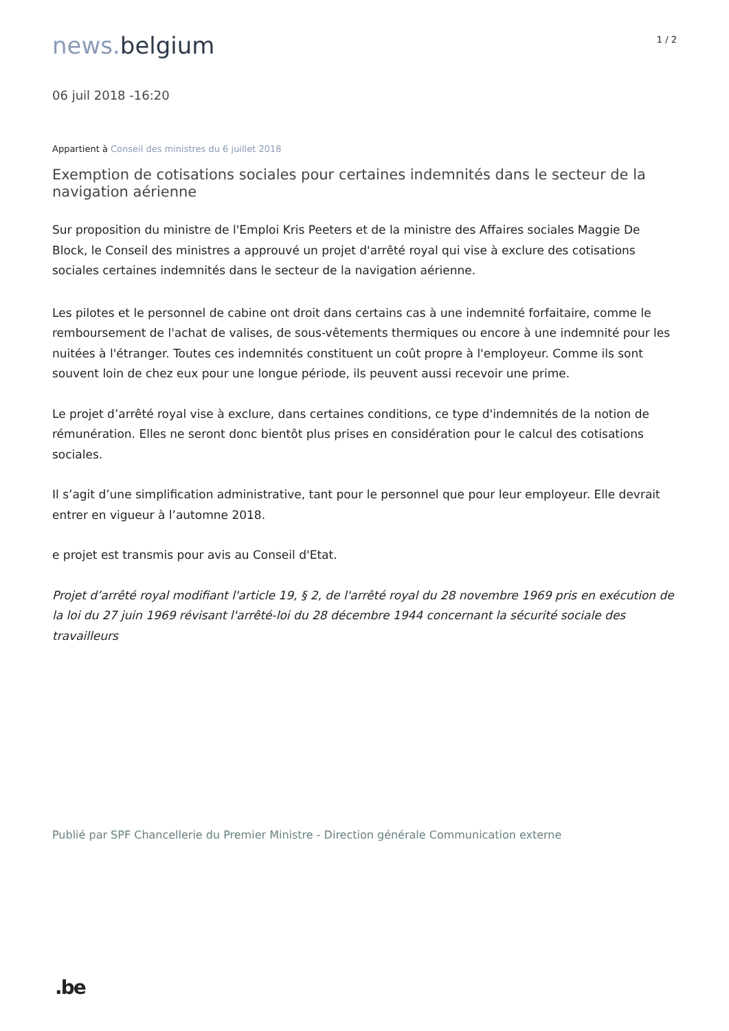news. belgium
1 / 2
06 juil 2018 -16:20
Appartient à Conseil des ministres du 6 juillet 2018
Exemption de cotisations sociales pour certaines indemnités dans le secteur de la navigation aérienne
Sur proposition du ministre de l'Emploi Kris Peeters et de la ministre des Affaires sociales Maggie De Block, le Conseil des ministres a approuvé un projet d'arrêté royal qui vise à exclure des cotisations sociales certaines indemnités dans le secteur de la navigation aérienne.
Les pilotes et le personnel de cabine ont droit dans certains cas à une indemnité forfaitaire, comme le remboursement de l'achat de valises, de sous-vêtements thermiques ou encore à une indemnité pour les nuitées à l'étranger. Toutes ces indemnités constituent un coût propre à l'employeur. Comme ils sont souvent loin de chez eux pour une longue période, ils peuvent aussi recevoir une prime.
Le projet d’arrêté royal vise à exclure, dans certaines conditions, ce type d'indemnités de la notion de rémunération. Elles ne seront donc bientôt plus prises en considération pour le calcul des cotisations sociales.
Il s’agit d’une simplification administrative, tant pour le personnel que pour leur employeur. Elle devrait entrer en vigueur à l’automne 2018.
e projet est transmis pour avis au Conseil d'Etat.
Projet d’arrêté royal modifiant l'article 19, § 2, de l'arrêté royal du 28 novembre 1969 pris en exécution de la loi du 27 juin 1969 révisant l'arrêté-loi du 28 décembre 1944 concernant la sécurité sociale des travailleurs
Publié par SPF Chancellerie du Premier Ministre - Direction générale Communication externe
.be